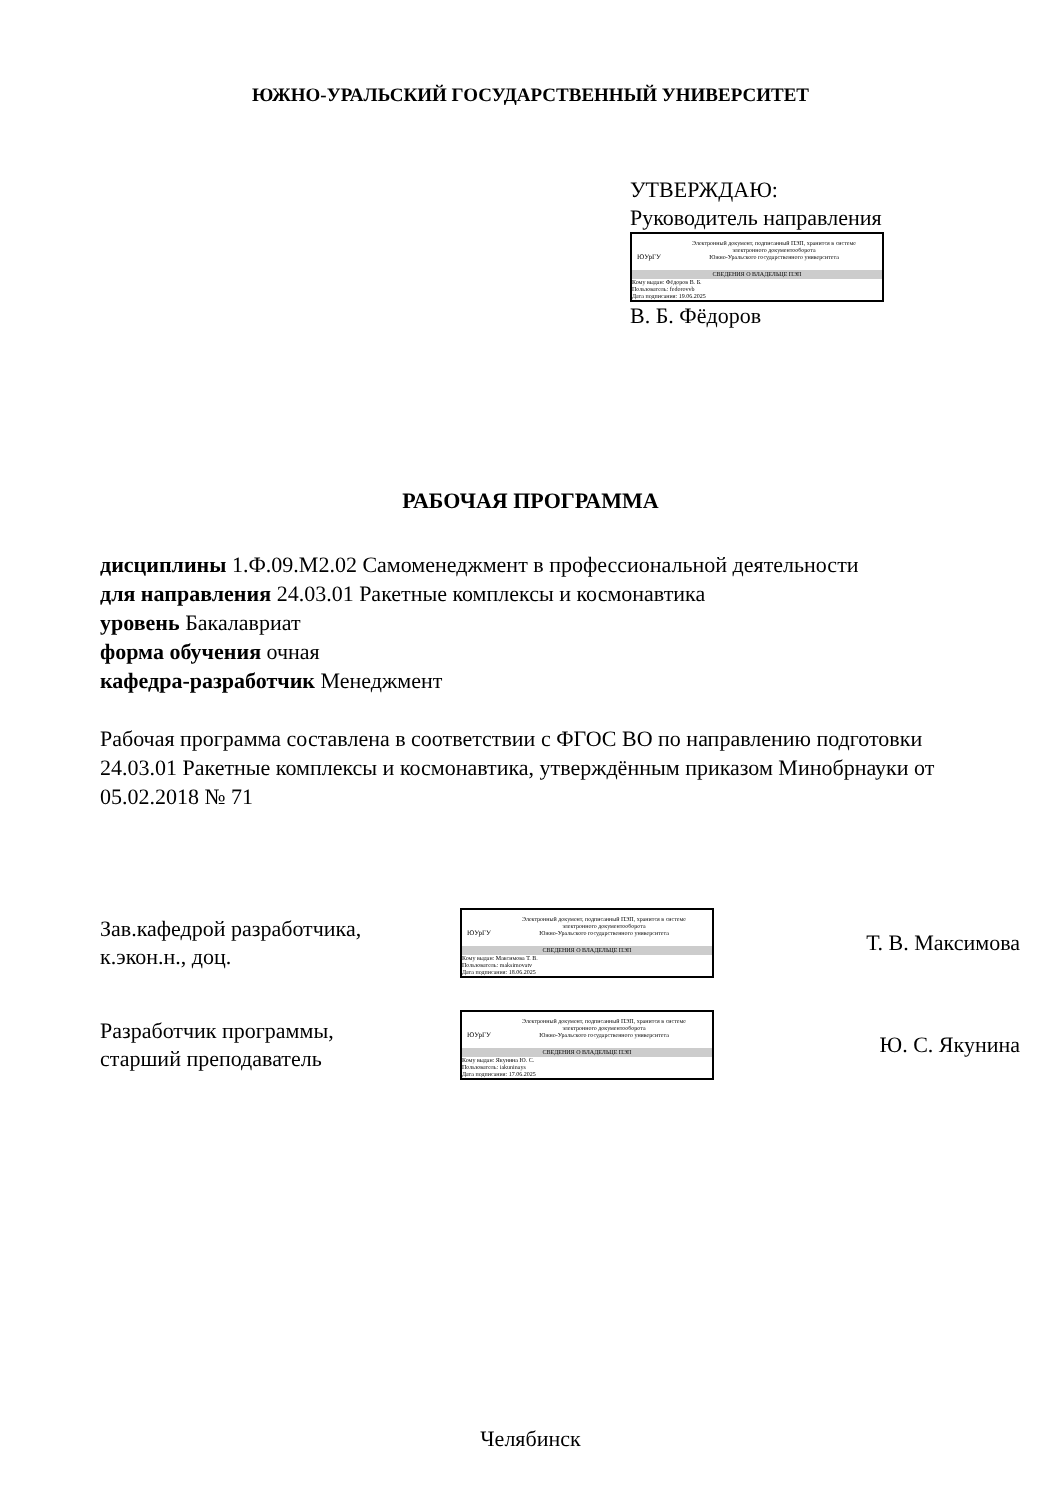ЮЖНО-УРАЛЬСКИЙ ГОСУДАРСТВЕННЫЙ УНИВЕРСИТЕТ
УТВЕРЖДАЮ:
Руководитель направления
ЮУрГУ
Электронный документ, подписанный ПЭП, хранится в системе
электронного документооборота
Южно-Уральского государственного университета
СВЕДЕНИЯ О ВЛАДЕЛЬЦЕ ПЭП
Кому выдан: Фёдоров В. Б.
Пользователь: fedorovvb
Дата подписания: 19.06.2025
В. Б. Фёдоров
РАБОЧАЯ ПРОГРАММА
дисциплины 1.Ф.09.М2.02 Самоменеджмент в профессиональной деятельности
для направления 24.03.01 Ракетные комплексы и космонавтика
уровень Бакалавриат
форма обучения очная
кафедра-разработчик Менеджмент
Рабочая программа составлена в соответствии с ФГОС ВО по направлению подготовки 24.03.01 Ракетные комплексы и космонавтика, утверждённым приказом Минобрнауки от 05.02.2018 № 71
Зав.кафедрой разработчика,
к.экон.н., доц.
ЮУрГУ
Электронный документ, подписанный ПЭП, хранится в системе
электронного документооборота
Южно-Уральского государственного университета
СВЕДЕНИЯ О ВЛАДЕЛЬЦЕ ПЭП
Кому выдан: Максимова Т. В.
Пользователь: maksimovatv
Дата подписания: 18.06.2025
Т. В. Максимова
Разработчик программы,
старший преподаватель
ЮУрГУ
Электронный документ, подписанный ПЭП, хранится в системе
электронного документооборота
Южно-Уральского государственного университета
СВЕДЕНИЯ О ВЛАДЕЛЬЦЕ ПЭП
Кому выдан: Якунина Ю. С.
Пользователь: iakuninays
Дата подписания: 17.06.2025
Ю. С. Якунина
Челябинск